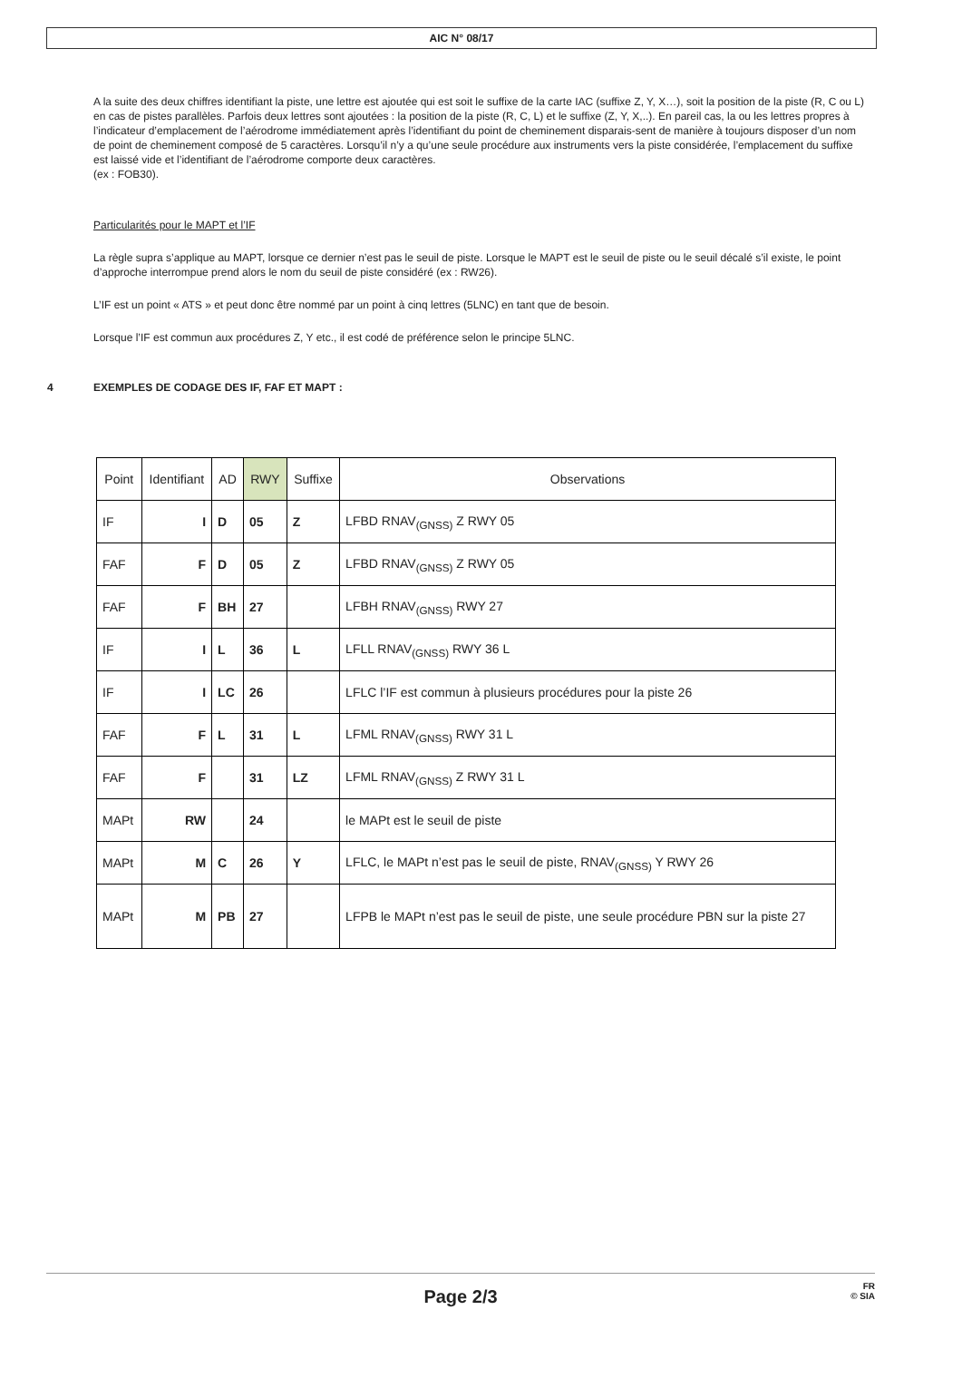AIC N° 08/17
A la suite des deux chiffres identifiant la piste, une lettre est ajoutée qui est soit le suffixe de la carte IAC (suffixe Z, Y, X…), soit la position de la piste (R, C ou L) en cas de pistes parallèles. Parfois deux lettres sont ajoutées : la position de la piste (R, C, L) et le suffixe (Z, Y, X,..). En pareil cas, la ou les lettres propres à l’indicateur d’emplacement de l’aérodrome immédiatement après l’identifiant du point de cheminement disparais-sent de manière à toujours disposer d’un nom de point de cheminement composé de 5 caractères. Lorsqu’il n’y a qu’une seule procédure aux instruments vers la piste considérée, l’emplacement du suffixe est laissé vide et l’identifiant de l’aérodrome comporte deux caractères.
(ex : FOB30).
Particularités pour le MAPT et l’IF
La règle supra s’applique au MAPT, lorsque ce dernier n’est pas le seuil de piste. Lorsque le MAPT est le seuil de piste ou le seuil décalé s’il existe, le point d’approche interrompue prend alors le nom du seuil de piste considéré (ex : RW26).
L’IF est un point « ATS » et peut donc être nommé par un point à cinq lettres (5LNC) en tant que de besoin.
Lorsque l’IF est commun aux procédures Z, Y etc., il est codé de préférence selon le principe 5LNC.
4 EXEMPLES DE CODAGE DES IF, FAF ET MAPT :
| Point | Identifiant | AD | RWY | Suffixe | Observations |
| --- | --- | --- | --- | --- | --- |
| IF | I | D | 05 | Z | LFBD RNAV<sub>(GNSS)</sub> Z RWY 05 |
| FAF | F | D | 05 | Z | LFBD RNAV<sub>(GNSS)</sub> Z RWY 05 |
| FAF | F | BH | 27 | | LFBH RNAV<sub>(GNSS)</sub> RWY 27 |
| IF | I | L | 36 | L | LFLL RNAV<sub>(GNSS)</sub> RWY 36 L |
| IF | I | LC | 26 | | LFLC l’IF est commun à plusieurs procédures pour la piste 26 |
| FAF | F | L | 31 | L | LFML RNAV<sub>(GNSS)</sub> RWY 31 L |
| FAF | F | | 31 | LZ | LFML RNAV<sub>(GNSS)</sub> Z RWY 31 L |
| MAPt | RW | | 24 | | le MAPt est le seuil de piste |
| MAPt | M | C | 26 | Y | LFLC, le MAPt n’est pas le seuil de piste, RNAV<sub>(GNSS)</sub> Y RWY 26 |
| MAPt | M | PB | 27 | | LFPB le MAPt n’est pas le seuil de piste, une seule procédure PBN sur la piste 27 |
Page 2/3
FR
© SIA